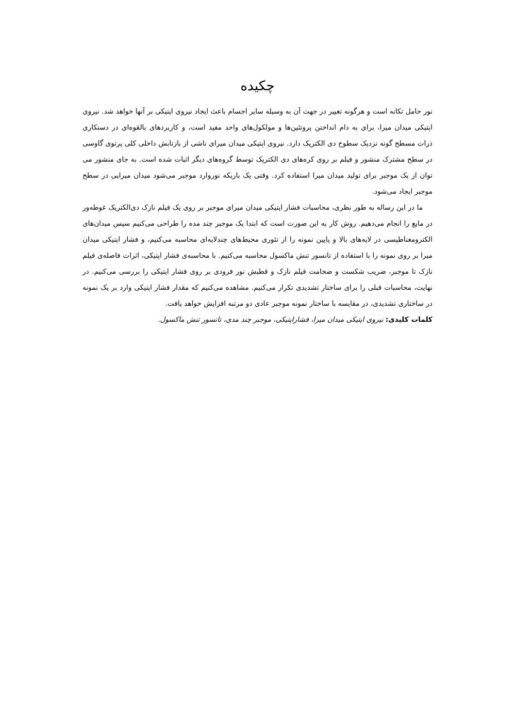چکیده
نور حامل تکانه است و هرگونه تغییر در جهت آن به وسیله سایر اجسام باعث ایجاد نیروی اپتیکی بر آنها خواهد شد. نیروی اپتیکی میدان میرا، برای به دام انداختن پروتئین‌ها و مولکول‌های واحد مفید است، و کاربردهای بالقوه‌ای در دستکاری ذرات مسطح گونه نزدیک سطوح دی الکتریک دارد. نیروی اپتیکی میدان میرای ناشی از بازتابش داخلی کلی پرتوی گاوسی در سطح مشترک منشور و فیلم بر روی کره‌های دی الکتریک توسط گروه‌های دیگر اثبات شده است. به جای منشور می توان از یک موجبر برای تولید میدان میرا استفاده کرد. وقتی یک باریکه نوروارد موجبر می‌شود میدان میرایی در سطح موجبر ایجاد می‌شود.
ما در این رساله به طور نظری، محاسبات فشار اپتیکی میدان میرای موجبر بر روی یک فیلم نازک دی‌الکتریک غوطه‌ور در مایع را انجام می‌دهیم. روش کار به این صورت است که ابتدا یک موجبر چند مده را طراحی می‌کنیم سپس میدان‌های الکترومغناطیسی در لایه‌های بالا و پایین نمونه را از تئوری محیط‌های چندلایه‌ای محاسبه می‌کنیم، و فشار اپتیکی میدان میرا بر روی نمونه را با استفاده از تانسور تنش ماکسول محاسبه می‌کنیم. با محاسبه‌ی فشار اپتیکی، اثرات فاصله‌ی فیلم نازک تا موجبر، ضریب شکست و ضخامت فیلم نازک و قطبش نور فرودی بر روی فشار اپتیکی را بررسی می‌کنیم. در نهایت، محاسبات قبلی را برای ساختار تشدیدی تکرار می‌کنیم. مشاهده می‌کنیم که مقدار فشار اپتیکی وارد بر یک نمونه در ساختاری تشدیدی، در مقایسه با ساختار نمونه موجبر عادی دو مرتبه افزایش خواهد یافت.
کلمات کلیدی: نیروی اپتیکی میدان میرا، فشاراپتیکی، موجبر چند مدی، تانسور تنش ماکسول.